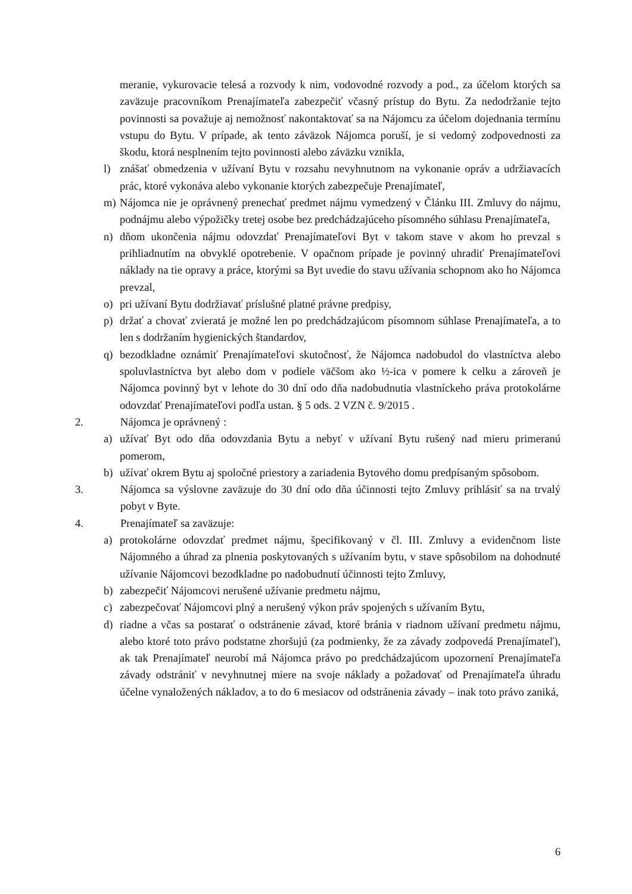meranie, vykurovacie telesá a rozvody k nim, vodovodné rozvody a pod., za účelom ktorých sa zaväzuje pracovníkom Prenajímateľa zabezpečiť včasný prístup do Bytu. Za nedodržanie tejto povinnosti sa považuje aj nemožnosť nakontaktovať sa na Nájomcu za účelom dojednania termínu vstupu do Bytu. V prípade, ak tento záväzok Nájomca poruší, je si vedomý zodpovednosti za škodu, ktorá nesplnením tejto povinnosti alebo záväzku vznikla,
l) znášať obmedzenia v užívaní Bytu v rozsahu nevyhnutnom na vykonanie opráv a udržiavacích prác, ktoré vykonáva alebo vykonanie ktorých zabezpečuje Prenajímateľ,
m) Nájomca nie je oprávnený prenechať predmet nájmu vymedzený v Článku III. Zmluvy do nájmu, podnájmu alebo výpožičky tretej osobe bez predchádzajúceho písomného súhlasu Prenajímateľa,
n) dňom ukončenia nájmu odovzdať Prenajímateľovi Byt v takom stave v akom ho prevzal s prihliadnutím na obvyklé opotrebenie. V opačnom prípade je povinný uhradiť Prenajímateľovi náklady na tie opravy a práce, ktorými sa Byt uvedie do stavu užívania schopnom ako ho Nájomca prevzal,
o) pri užívaní Bytu dodržiavať príslušné platné právne predpisy,
p) držať a chovať zvieratá je možné len po predchádzajúcom písomnom súhlase Prenajímateľa, a to len s dodržaním hygienických štandardov,
q) bezodkladne oznámiť Prenajímateľovi skutočnosť, že Nájomca nadobudol do vlastníctva alebo spoluvlastníctva byt alebo dom v podiele väčšom ako ½-ica v pomere k celku a zároveň je Nájomca povinný byt v lehote do 30 dní odo dňa nadobudnutia vlastníckeho práva protokolárne odovzdať Prenajímateľovi podľa ustan. § 5 ods. 2 VZN č. 9/2015 .
2. Nájomca je oprávnený :
a) užívať Byt odo dňa odovzdania Bytu a nebyť v užívaní Bytu rušený nad mieru primeranú pomerom,
b) užívať okrem Bytu aj spoločné priestory a zariadenia Bytového domu predpísaným spôsobom.
3. Nájomca sa výslovne zaväzuje do 30 dní odo dňa účinnosti tejto Zmluvy prihlásiť sa na trvalý pobyt v Byte.
4. Prenajímateľ sa zaväzuje:
a) protokolárne odovzdať predmet nájmu, špecifikovaný v čl. III. Zmluvy a evidenčnom liste Nájomného a úhrad za plnenia poskytovaných s užívaním bytu, v stave spôsobilom na dohodnuté užívanie Nájomcovi bezodkladne po nadobudnutí účinnosti tejto Zmluvy,
b) zabezpečiť Nájomcovi nerušené užívanie predmetu nájmu,
c) zabezpečovať Nájomcovi plný a nerušený výkon práv spojených s užívaním Bytu,
d) riadne a včas sa postarať o odstránenie závad, ktoré bránia v riadnom užívaní predmetu nájmu, alebo ktoré toto právo podstatne zhoršujú (za podmienky, že za závady zodpovedá Prenajímateľ), ak tak Prenajímateľ neurobí má Nájomca právo po predchádzajúcom upozornení Prenajímateľa závady odstrániť v nevyhnutnej miere na svoje náklady a požadovať od Prenajímateľa úhradu účelne vynaložených nákladov, a to do 6 mesiacov od odstránenia závady – inak toto právo zaniká,
6